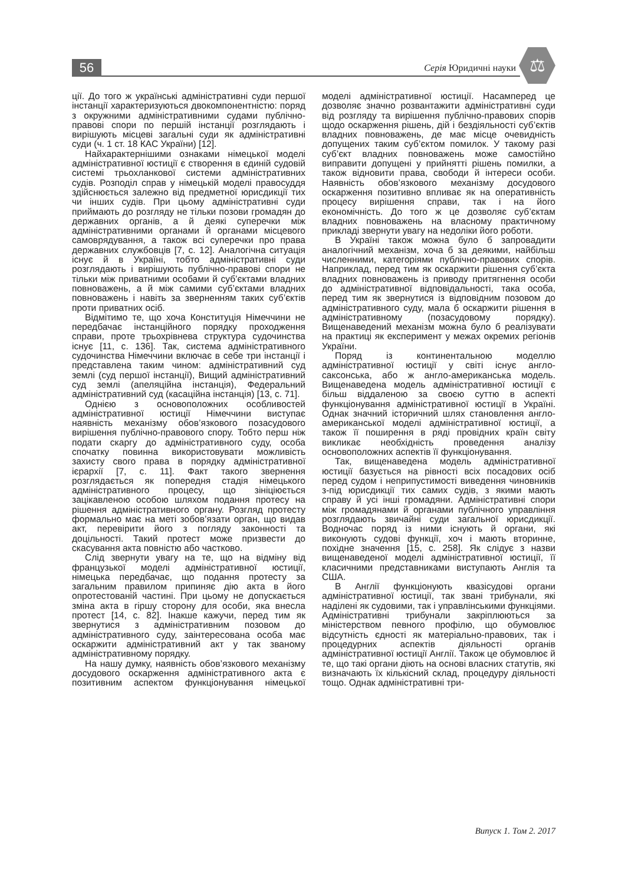56 Серія Юридичні науки ⚖
ції. До того ж українські адміністративні суди першої інстанції характеризуються двокомпонентністю: поряд з окружними адміністративними судами публічно-правові спори по першій інстанції розглядають і вирішують місцеві загальні суди як адміністративні суди (ч. 1 ст. 18 КАС України) [12].
Найхарактернішими ознаками німецької моделі адміністративної юстиції є створення в єдиній судовій системі трьохланкової системи адміністративних судів. Розподіл справ у німецькій моделі правосуддя здійснюється залежно від предметної юрисдикції тих чи інших судів. При цьому адміністративні суди приймають до розгляду не тільки позови громадян до державних органів, а й деякі суперечки між адміністративними органами й органами місцевого самоврядування, а також всі суперечки про права державних службовців [7, с. 12]. Аналогічна ситуація існує й в Україні, тобто адміністративні суди розглядають і вирішують публічно-правові спори не тільки між приватними особами й суб’єктами владних повноважень, а й між самими суб’єктами владних повноважень і навіть за зверненням таких суб’єктів проти приватних осіб.
Відмітимо те, що хоча Конституція Німеччини не передбачає інстанційного порядку проходження справи, проте трьохрівнева структура судочинства існує [11, с. 136]. Так, система адміністративного судочинства Німеччини включає в себе три інстанції і представлена таким чином: адміністративний суд землі (суд першої інстанції), Вищий адміністративний суд землі (апеляційна інстанція), Федеральний адміністративний суд (касаційна інстанція) [13, с. 71].
Однією з основоположних особливостей адміністративної юстиції Німеччини виступає наявність механізму обов’язкового позасудового вирішення публічно-правового спору. Тобто перш ніж подати скаргу до адміністративного суду, особа спочатку повинна використовувати можливість захисту свого права в порядку адміністративної ієрархії [7, с. 11]. Факт такого звернення розглядається як попередня стадія німецького адміністративного процесу, що зініціюється зацікавленою особою шляхом подання протесу на рішення адміністративного органу. Розгляд протесту формально має на меті зобов’язати орган, що видав акт, перевірити його з погляду законності та доцільності. Такий протест може призвести до скасування акта повністю або частково.
Слід звернути увагу на те, що на відміну від французької моделі адміністративної юстиції, німецька передбачає, що подання протесту за загальним правилом припиняє дію акта в його опротестованій частині. При цьому не допускається зміна акта в гіршу сторону для особи, яка внесла протест [14, с. 82]. Інакше кажучи, перед тим як звернутися з адміністративним позовом до адміністративного суду, заінтересована особа має оскаржити адміністративний акт у так званому адміністративному порядку.
На нашу думку, наявність обов’язкового механізму досудового оскарження адміністративного акта є позитивним аспектом функціонування німецької моделі адміністративної юстиції. Насамперед це дозволяє значно розвантажити адміністративні суди від розгляду та вирішення публічно-правових спорів щодо оскарження рішень, дій і бездіяльності суб’єктів владних повноважень, де має місце очевидність допущених таким суб’єктом помилок. У такому разі суб’єкт владних повноважень може самостійно виправити допущені у прийнятті рішень помилки, а також відновити права, свободи й інтереси особи. Наявність обов’язкового механізму досудового оскарження позитивно впливає як на оперативність процесу вирішення справи, так і на його економічність. До того ж це дозволяє суб’єктам владних повноважень на власному практичному прикладі звернути увагу на недоліки його роботи.
В Україні також можна було б запровадити аналогічний механізм, хоча б за деякими, найбільш численними, категоріями публічно-правових спорів. Наприклад, перед тим як оскаржити рішення суб’єкта владних повноважень із приводу притягнення особи до адміністративної відповідальності, така особа, перед тим як звернутися із відповідним позовом до адміністративного суду, мала б оскаржити рішення в адміністративному (позасудовому порядку). Вищенаведений механізм можна було б реалізувати на практиці як експеримент у межах окремих регіонів України.
Поряд із континентальною моделлю адміністративної юстиції у світі існує англо-саксонська, або ж англо-американська модель. Вищенаведена модель адміністративної юстиції є більш віддаленою за своєю суттю в аспекті функціонування адміністративної юстиції в Україні. Однак значний історичний шлях становлення англо-американської моделі адміністративної юстиції, а також її поширення в ряді провідних країн світу викликає необхідність проведення аналізу основоположних аспектів її функціонування.
Так, вищенаведена модель адміністративної юстиції базується на рівності всіх посадових осіб перед судом і неприпустимості виведення чиновників з-під юрисдикції тих самих судів, з якими мають справу й усі інші громадяни. Адміністративні спори між громадянами й органами публічного управління розглядають звичайні суди загальної юрисдикції. Водночас поряд із ними існують й органи, які виконують судові функції, хоч і мають вторинне, похідне значення [15, с. 258]. Як слідує з назви вищенаведеної моделі адміністративної юстиції, її класичними представниками виступають Англія та США.
В Англії функціонують квазісудові органи адміністративної юстиції, так звані трибунали, які наділені як судовими, так і управлінськими функціями. Адміністративні трибунали закріплюються за міністерством певного профілю, що обумовлює відсутність єдності як матеріально-правових, так і процедурних аспектів діяльності органів адміністративної юстиції Англії. Також це обумовлює й те, що такі органи діють на основі власних статутів, які визначають їх кількісний склад, процедуру діяльності тощо. Однак адміністративні три-
Випуск 1. Том 2. 2017